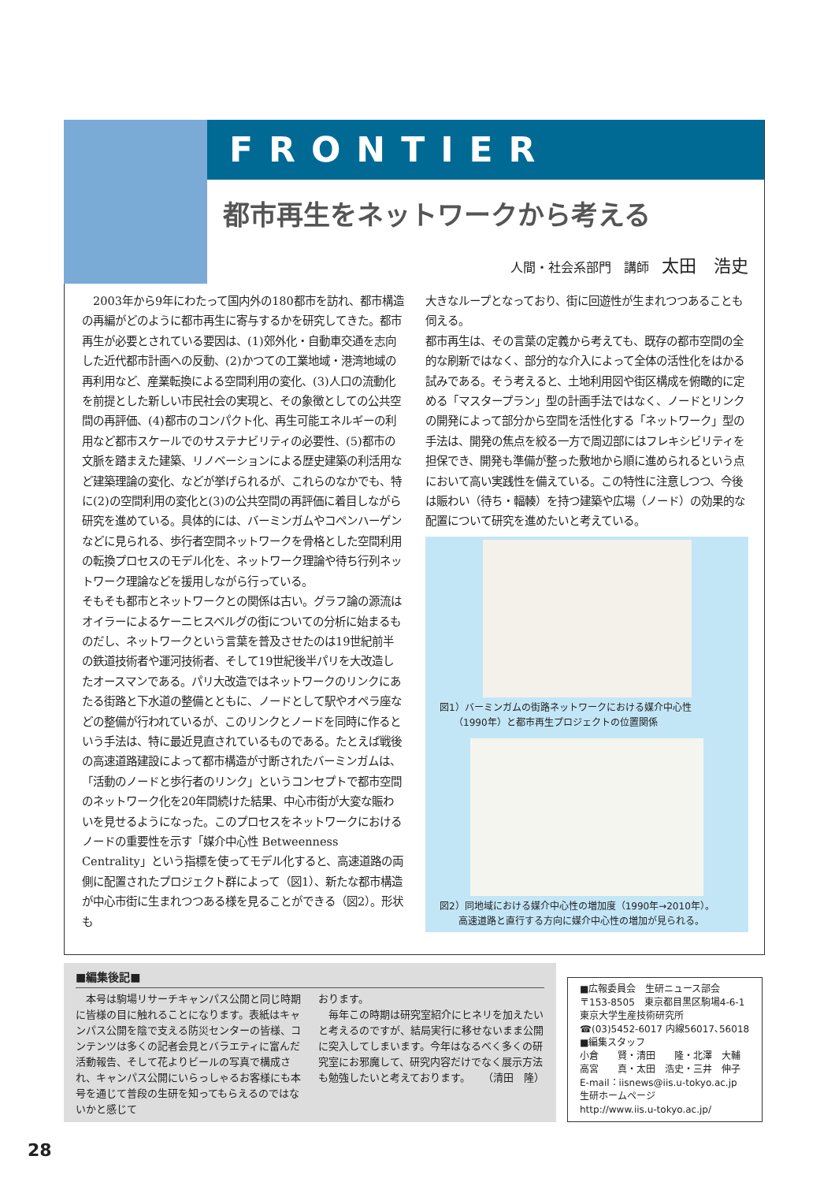FRONTIER
都市再生をネットワークから考える
人間・社会系部門　講師　太田　浩史
　2003年から9年にわたって国内外の180都市を訪れ、都市構造の再編がどのように都市再生に寄与するかを研究してきた。都市再生が必要とされている要因は、(1)郊外化・自動車交通を志向した近代都市計画への反動、(2)かつての工業地域・港湾地域の再利用など、産業転換による空間利用の変化、(3)人口の流動化を前提とした新しい市民社会の実現と、その象徴としての公共空間の再評価、(4)都市のコンパクト化、再生可能エネルギーの利用など都市スケールでのサステナビリティの必要性、(5)都市の文脈を踏まえた建築、リノベーションによる歴史建築の利活用など建築理論の変化、などが挙げられるが、これらのなかでも、特に(2)の空間利用の変化と(3)の公共空間の再評価に着目しながら研究を進めている。具体的には、バーミンガムやコペンハーゲンなどに見られる、歩行者空間ネットワークを骨格とした空間利用の転換プロセスのモデル化を、ネットワーク理論や待ち行列ネットワーク理論などを援用しながら行っている。
そもそも都市とネットワークとの関係は古い。グラフ論の源流はオイラーによるケーニヒスベルグの街についての分析に始まるものだし、ネットワークという言葉を普及させたのは19世紀前半の鉄道技術者や運河技術者、そして19世紀後半パリを大改造したオースマンである。パリ大改造ではネットワークのリンクにあたる街路と下水道の整備とともに、ノードとして駅やオペラ座などの整備が行われているが、このリンクとノードを同時に作るという手法は、特に最近見直されているものである。たとえば戦後の高速道路建設によって都市構造が寸断されたバーミンガムは、「活動のノードと歩行者のリンク」というコンセプトで都市空間のネットワーク化を20年間続けた結果、中心市街が大変な賑わいを見せるようになった。このプロセスをネットワークにおけるノードの重要性を示す「媒介中心性 Betweenness Centrality」という指標を使ってモデル化すると、高速道路の両側に配置されたプロジェクト群によって（図1）、新たな都市構造が中心市街に生まれつつある様を見ることができる（図2）。形状も
大きなループとなっており、街に回遊性が生まれつつあることも伺える。
都市再生は、その言葉の定義から考えても、既存の都市空間の全的な刷新ではなく、部分的な介入によって全体の活性化をはかる試みである。そう考えると、土地利用図や街区構成を俯瞰的に定める「マスタープラン」型の計画手法ではなく、ノードとリンクの開発によって部分から空間を活性化する「ネットワーク」型の手法は、開発の焦点を絞る一方で周辺部にはフレキシビリティを担保でき、開発も準備が整った敷地から順に進められるという点において高い実践性を備えている。この特性に注意しつつ、今後は賑わい（待ち・輻輳）を持つ建築や広場（ノード）の効果的な配置について研究を進めたいと考えている。
図1）バーミンガムの街路ネットワークにおける媒介中心性
　　（1990年）と都市再生プロジェクトの位置関係
図2）同地域における媒介中心性の増加度（1990年→2010年）。
　　高速道路と直行する方向に媒介中心性の増加が見られる。
■編集後記■
　本号は駒場リサーチキャンパス公開と同じ時期に皆様の目に触れることになります。表紙はキャンパス公開を陰で支える防災センターの皆様、コンテンツは多くの記者会見とバラエティに富んだ活動報告、そして花よりビールの写真で構成され、キャンパス公開にいらっしゃるお客様にも本号を通じて普段の生研を知ってもらえるのではないかと感じて
おります。
　毎年この時期は研究室紹介にヒネリを加えたいと考えるのですが、結局実行に移せないまま公開に突入してしまいます。今年はなるべく多くの研究室にお邪魔して、研究内容だけでなく展示方法も勉強したいと考えております。 （清田　隆）
■広報委員会　生研ニュース部会
〒153-8505　東京都目黒区駒場4-6-1
東京大学生産技術研究所
☎(03)5452-6017 内線56017､56018
■編集スタッフ
小倉　　賢・清田　　隆・北澤　大輔
高宮　　真・太田　浩史・三井　伸子
E-mail：iisnews@iis.u-tokyo.ac.jp
生研ホームページ
http://www.iis.u-tokyo.ac.jp/
28